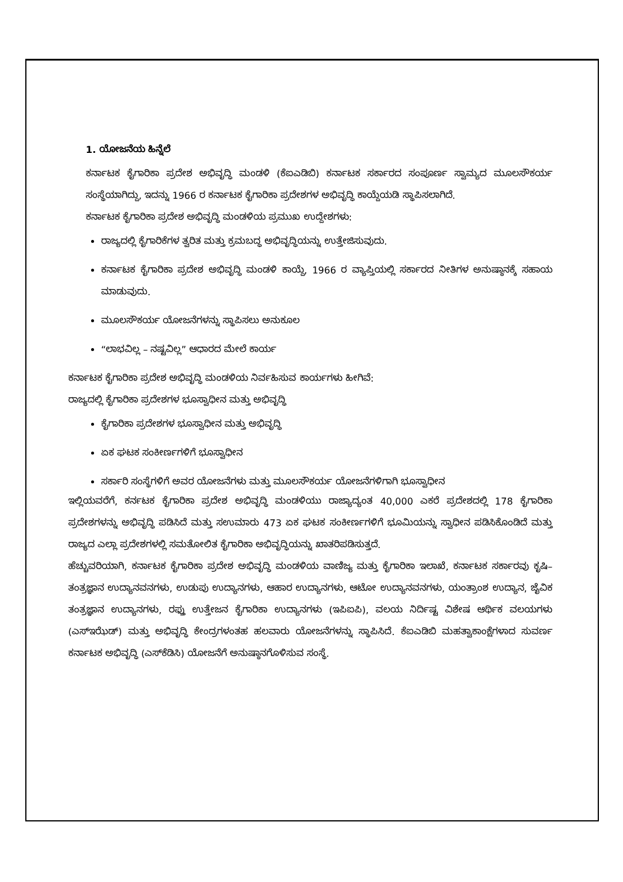1. ಯೋಜನೆಯ ಹಿನ್ನೆಲೆ
ಕರ್ನಾಟಕ ಕೈಗಾರಿಕಾ ಪ್ರದೇಶ ಅಭಿವೃದ್ಧಿ ಮಂಡಳಿ (ಕೆಐಎಡಿಬಿ) ಕರ್ನಾಟಕ ಸರ್ಕಾರದ ಸಂಪೂರ್ಣ ಸ್ವಾಮ್ಯದ ಮೂಲಸೌಕರ್ಯ ಸಂಸ್ಥೆಯಾಗಿದ್ದು, ಇದನ್ನು 1966 ರ ಕರ್ನಾಟಕ ಕೈಗಾರಿಕಾ ಪ್ರದೇಶಗಳ ಅಭಿವೃದ್ಧಿ ಕಾಯ್ದೆಯಡಿ ಸ್ಥಾಪಿಸಲಾಗಿದೆ.
ಕರ್ನಾಟಕ ಕೈಗಾರಿಕಾ ಪ್ರದೇಶ ಅಭಿವೃದ್ಧಿ ಮಂಡಳಿಯ ಪ್ರಮುಖ ಉದ್ದೇಶಗಳು:
ರಾಜ್ಯದಲ್ಲಿ ಕೈಗಾರಿಕೆಗಳ ತ್ವರಿತ ಮತ್ತು ಕ್ರಮಬದ್ಧ ಅಭಿವೃದ್ಧಿಯನ್ನು ಉತ್ತೇಜಿಸುವುದು.
ಕರ್ನಾಟಕ ಕೈಗಾರಿಕಾ ಪ್ರದೇಶ ಅಭಿವೃದ್ಧಿ ಮಂಡಳಿ ಕಾಯ್ದೆ, 1966 ರ ವ್ಯಾಪ್ತಿಯಲ್ಲಿ ಸರ್ಕಾರದ ನೀತಿಗಳ ಅನುಷ್ಠಾನಕ್ಕೆ ಸಹಾಯ ಮಾಡುವುದು.
ಮೂಲಸೌಕರ್ಯ ಯೋಜನೆಗಳನ್ನು ಸ್ಥಾಪಿಸಲು ಅನುಕೂಲ
“ಲಾಭವಿಲ್ಲ – ನಷ್ಟವಿಲ್ಲ” ಆಧಾರದ ಮೇಲೆ ಕಾರ್ಯ
ಕರ್ನಾಟಕ ಕೈಗಾರಿಕಾ ಪ್ರದೇಶ ಅಭಿವೃದ್ಧಿ ಮಂಡಳಿಯ ನಿರ್ವಹಿಸುವ ಕಾರ್ಯಗಳು ಹೀಗಿವೆ:
ರಾಜ್ಯದಲ್ಲಿ ಕೈಗಾರಿಕಾ ಪ್ರದೇಶಗಳ ಭೂಸ್ವಾಧೀನ ಮತ್ತು ಅಭಿವೃದ್ಧಿ
ಕೈಗಾರಿಕಾ ಪ್ರದೇಶಗಳ ಭೂಸ್ವಾಧೀನ ಮತ್ತು ಅಭಿವೃದ್ಧಿ
ಏಕ ಘಟಕ ಸಂಕೀರ್ಣಗಳಿಗೆ ಭೂಸ್ವಾಧೀನ
ಸರ್ಕಾರಿ ಸಂಸ್ಥೆಗಳಿಗೆ ಅವರ ಯೋಜನೆಗಳು ಮತ್ತು ಮೂಲಸೌಕರ್ಯ ಯೋಜನೆಗಳಿಗಾಗಿ ಭೂಸ್ವಾಧೀನ
ಇಲ್ಲಿಯವರೆಗೆ, ಕರ್ನಟಕ ಕೈಗಾರಿಕಾ ಪ್ರದೇಶ ಅಭಿವೃದ್ಧಿ ಮಂಡಳಿಯು ರಾಜ್ಯಾದ್ಯಂತ 40,000 ಎಕರೆ ಪ್ರದೇಶದಲ್ಲಿ 178 ಕೈಗಾರಿಕಾ ಪ್ರದೇಶಗಳನ್ನು ಅಭಿವೃದ್ಧಿ ಪಡಿಸಿದೆ ಮತ್ತು ಸಉಮಾರು 473 ಏಕ ಘಟಕ ಸಂಕೀರ್ಣಗಳಿಗೆ ಭೂಮಿಯನ್ನು ಸ್ವಾಧೀನ ಪಡಿಸಿಕೊಂಡಿದೆ ಮತ್ತು ರಾಜ್ಯದ ಎಲ್ಲಾ ಪ್ರದೇಶಗಳಲ್ಲಿ ಸಮತೋಲಿತ ಕೈಗಾರಿಕಾ ಅಭಿವೃದ್ಧಿಯನ್ನು ಖಾತರಿಪಡಿಸುತ್ತದೆ.
ಹೆಚ್ಚುವರಿಯಾಗಿ, ಕರ್ನಾಟಕ ಕೈಗಾರಿಕಾ ಪ್ರದೇಶ ಅಭಿವೃದ್ಧಿ ಮಂಡಳಿಯ ವಾಣಿಜ್ಯ ಮತ್ತು ಕೈಗಾರಿಕಾ ಇಲಾಖೆ, ಕರ್ನಾಟಕ ಸರ್ಕಾರವು ಕೃಷಿ–ತಂತ್ರಜ್ಞಾನ ಉದ್ಯಾನವನಗಳು, ಉಡುಪು ಉದ್ಯಾನಗಳು, ಆಹಾರ ಉದ್ಯಾನಗಳು, ಆಟೋ ಉದ್ಯಾನವನಗಳು, ಯಂತ್ರಾಂಶ ಉದ್ಯಾನ, ಜೈವಿಕ ತಂತ್ರಜ್ಞಾನ ಉದ್ಯಾನಗಳು, ರಫ್ತು ಉತ್ತೇಜನ ಕೈಗಾರಿಕಾ ಉದ್ಯಾನಗಳು (ಇಪಿಐಪಿ), ವಲಯ ನಿರ್ದಿಷ್ಟ ವಿಶೇಷ ಆರ್ಥಿಕ ವಲಯಗಳು (ಎಸ್‌ಇಝೆಡ್) ಮತ್ತು ಅಭಿವೃದ್ಧಿ ಕೇಂದ್ರಗಳಂತಹ ಹಲವಾರು ಯೋಜನೆಗಳನ್ನು ಸ್ಥಾಪಿಸಿದೆ. ಕೆಐಎಡಿಬಿ ಮಹತ್ವಾಕಾಂಕ್ಷೆಗಳಾದ ಸುವರ್ಣ ಕರ್ನಾಟಕ ಅಭಿವೃದ್ಧಿ (ಎಸ್‌ಕೆಡಿಸಿ) ಯೋಜನೆಗೆ ಅನುಷ್ಠಾನಗೊಳಿಸುವ ಸಂಸ್ಥೆ.